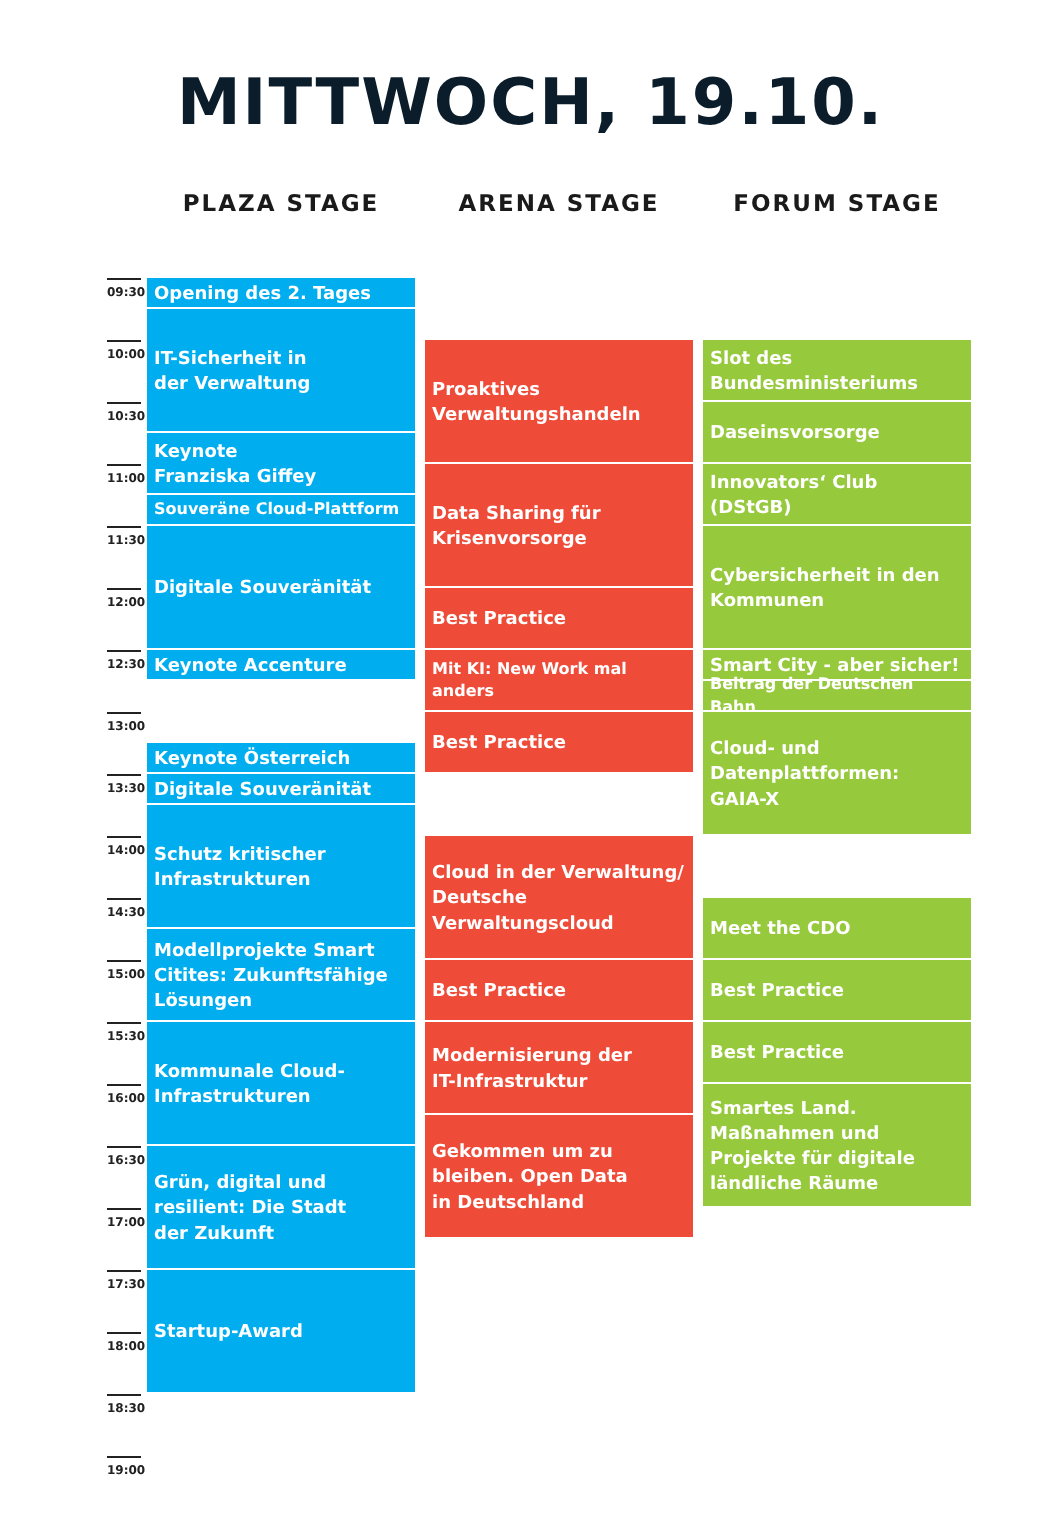MITTWOCH, 19.10.
PLAZA STAGE
ARENA STAGE
FORUM STAGE
09:30
10:00
10:30
11:00
11:30
12:00
12:30
13:00
13:30
14:00
14:30
15:00
15:30
16:00
16:30
17:00
17:30
18:00
18:30
19:00
Opening des 2. Tages
IT-Sicherheit in
der Verwaltung
Keynote
Franziska Giffey
Souveräne Cloud-Plattform
Digitale Souveränität
Keynote Accenture
Keynote Österreich
Digitale Souveränität
Schutz kritischer
Infrastrukturen
Modellprojekte Smart Citites: Zukunftsfähige Lösungen
Kommunale Cloud-
Infrastrukturen
Grün, digital und
resilient: Die Stadt
der Zukunft
Startup-Award
Proaktives
Verwaltungshandeln
Data Sharing für
Krisenvorsorge
Best Practice
Mit KI: New Work mal anders
Best Practice
Cloud in der Verwaltung/
Deutsche Verwaltungscloud
Best Practice
Modernisierung der
IT-Infrastruktur
Gekommen um zu
bleiben. Open Data
in Deutschland
Slot des
Bundesministeriums
Daseinsvorsorge
Innovators‘ Club (DStGB)
Cybersicherheit in den
Kommunen
Smart City - aber sicher!
Beitrag der Deutschen Bahn
Cloud- und
Datenplattformen:
GAIA-X
Meet the CDO
Best Practice
Best Practice
Smartes Land.
Maßnahmen und
Projekte für digitale
ländliche Räume